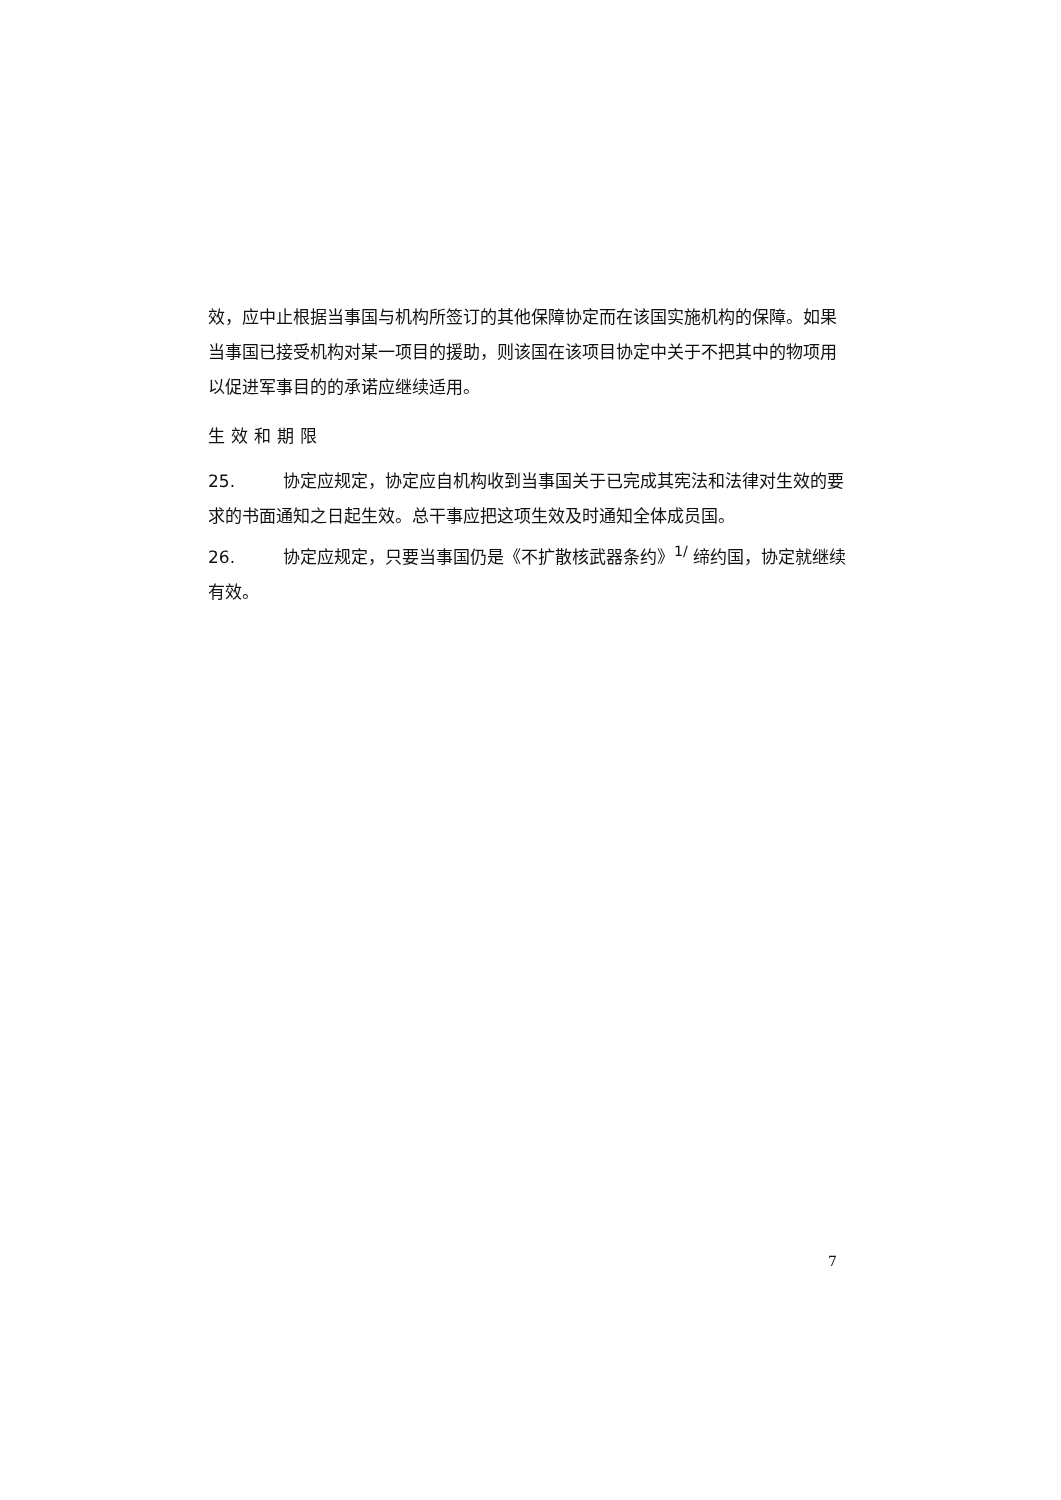效，应中止根据当事国与机构所签订的其他保障协定而在该国实施机构的保障。如果当事国已接受机构对某一项目的援助，则该国在该项目协定中关于不把其中的物项用以促进军事目的的承诺应继续适用。
生效和期限
25. 协定应规定，协定应自机构收到当事国关于已完成其宪法和法律对生效的要求的书面通知之日起生效。总干事应把这项生效及时通知全体成员国。
26. 协定应规定，只要当事国仍是《不扩散核武器条约》<sup>1/</sup> 缔约国，协定就继续有效。
7